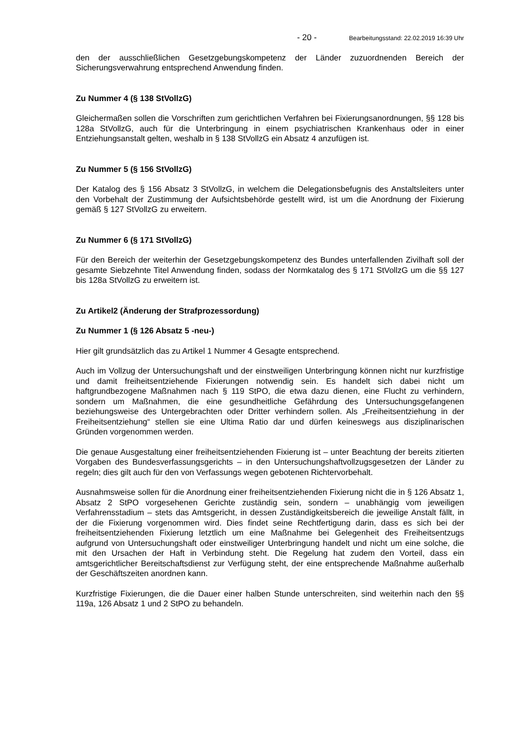- 20 - Bearbeitungsstand: 22.02.2019 16:39 Uhr
den der ausschließlichen Gesetzgebungskompetenz der Länder zuzuordnenden Bereich der Sicherungsverwahrung entsprechend Anwendung finden.
Zu Nummer 4 (§ 138 StVollzG)
Gleichermaßen sollen die Vorschriften zum gerichtlichen Verfahren bei Fixierungsanordnungen, §§ 128 bis 128a StVollzG, auch für die Unterbringung in einem psychiatrischen Krankenhaus oder in einer Entziehungsanstalt gelten, weshalb in § 138 StVollzG ein Absatz 4 anzufügen ist.
Zu Nummer 5 (§ 156 StVollzG)
Der Katalog des § 156 Absatz 3 StVollzG, in welchem die Delegationsbefugnis des Anstaltsleiters unter den Vorbehalt der Zustimmung der Aufsichtsbehörde gestellt wird, ist um die Anordnung der Fixierung gemäß § 127 StVollzG zu erweitern.
Zu Nummer 6 (§ 171 StVollzG)
Für den Bereich der weiterhin der Gesetzgebungskompetenz des Bundes unterfallenden Zivilhaft soll der gesamte Siebzehnte Titel Anwendung finden, sodass der Normkatalog des § 171 StVollzG um die §§ 127 bis 128a StVollzG zu erweitern ist.
Zu Artikel2 (Änderung der Strafprozessordung)
Zu Nummer 1 (§ 126 Absatz 5 -neu-)
Hier gilt grundsätzlich das zu Artikel 1 Nummer 4 Gesagte entsprechend.
Auch im Vollzug der Untersuchungshaft und der einstweiligen Unterbringung können nicht nur kurzfristige und damit freiheitsentziehende Fixierungen notwendig sein. Es handelt sich dabei nicht um haftgrundbezogene Maßnahmen nach § 119 StPO, die etwa dazu dienen, eine Flucht zu verhindern, sondern um Maßnahmen, die eine gesundheitliche Gefährdung des Untersuchungsgefangenen beziehungsweise des Untergebrachten oder Dritter verhindern sollen. Als „Freiheitsentziehung in der Freiheitsentziehung“ stellen sie eine Ultima Ratio dar und dürfen keineswegs aus disziplinarischen Gründen vorgenommen werden.
Die genaue Ausgestaltung einer freiheitsentziehenden Fixierung ist – unter Beachtung der bereits zitierten Vorgaben des Bundesverfassungsgerichts – in den Untersuchungshaftvollzugsgesetzen der Länder zu regeln; dies gilt auch für den von Verfassungs wegen gebotenen Richtervorbehalt.
Ausnahmsweise sollen für die Anordnung einer freiheitsentziehenden Fixierung nicht die in § 126 Absatz 1, Absatz 2 StPO vorgesehenen Gerichte zuständig sein, sondern – unabhängig vom jeweiligen Verfahrensstadium – stets das Amtsgericht, in dessen Zuständigkeitsbereich die jeweilige Anstalt fällt, in der die Fixierung vorgenommen wird. Dies findet seine Rechtfertigung darin, dass es sich bei der freiheitsentziehenden Fixierung letztlich um eine Maßnahme bei Gelegenheit des Freiheitsentzugs aufgrund von Untersuchungshaft oder einstweiliger Unterbringung handelt und nicht um eine solche, die mit den Ursachen der Haft in Verbindung steht. Die Regelung hat zudem den Vorteil, dass ein amtsgerichtlicher Bereitschaftsdienst zur Verfügung steht, der eine entsprechende Maßnahme außerhalb der Geschäftszeiten anordnen kann.
Kurzfristige Fixierungen, die die Dauer einer halben Stunde unterschreiten, sind weiterhin nach den §§ 119a, 126 Absatz 1 und 2 StPO zu behandeln.